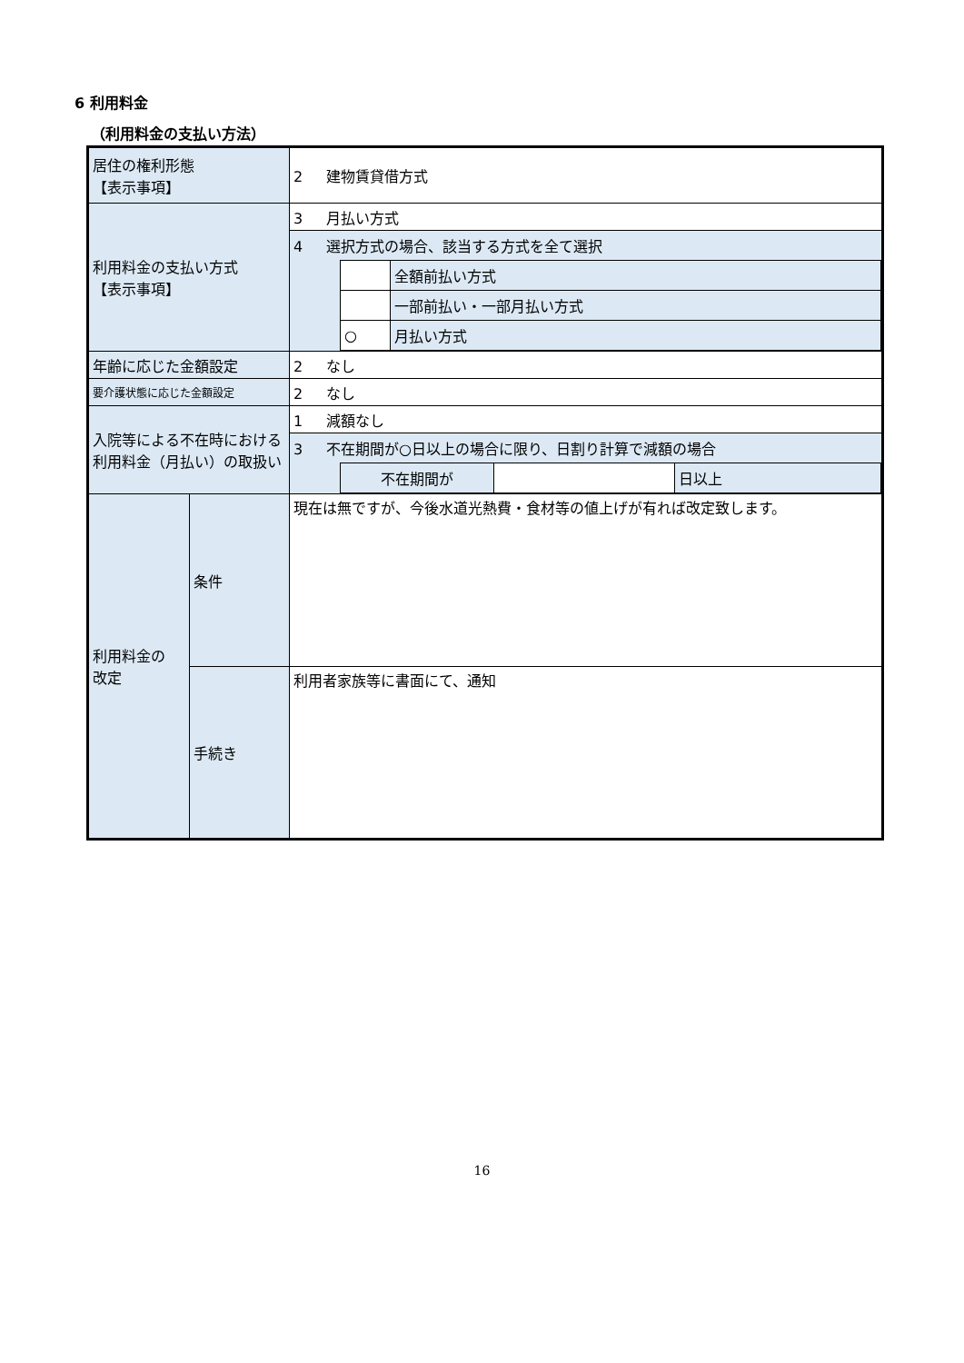6 利用料金
（利用料金の支払い方法）
| 居住の権利形態 【表示事項】 | | 2 建物賃貸借方式 |
| 利用料金の支払い方式 【表示事項】 | | 3 月払い方式 |
| | | 4 選択方式の場合、該当する方式を全て選択 / / 全額前払い方式 / / / 一部前払い・一部月払い方式 / / ○ / 月払い方式 / |
| 年齢に応じた金額設定 | | 2 なし |
| 要介護状態に応じた金額設定 | | 2 なし |
| 入院等による不在時における利用料金（月払い）の取扱い | | 1 減額なし |
| | | 3 不在期間が○日以上の場合に限り、日割り計算で減額の場合 / 不在期間が / / 日以上 / |
| 利用料金の 改定 | 条件 | 現在は無ですが、今後水道光熱費・食材等の値上げが有れば改定致します。 |
| | 手続き | 利用者家族等に書面にて、通知 |
16